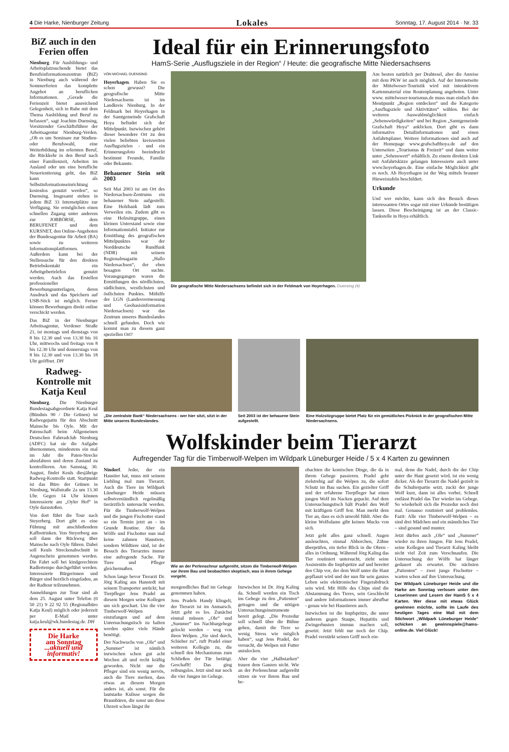4 Die Harke, Nienburger Zeitung Lokales Sonntag, 17. August 2014 · Nr. 33
BiZ auch in den Ferien offen
Nienburg. Für Ausbildungs- und Arbeitsplatzsuchende bietet das Berufsinformationszentrun (BiZ) in Nienburg auch während der Sommerferien das komplette Angebot an beruflichen Informationen. „Gerade die Ferienzeit bietet ausreichend Gelegenheit, sich in Ruhe mit dem Thema Ausbildung und Beruf zu befassen“, sagt Joachim Duensing, Vorsitzender Geschäftsführer der Arbeitsagentur Nienburg-Verden. „Ob es um Seminare zur Studien- oder Berufswahl, eine Weiterbildung im erlernten Beruf, die Rückkehr in den Beruf nach einer Familienzeit, Arbeiten im Ausland oder um eine berufliche Neuorientierung geht, das BiZ kann als Selbstinformationseinrichtung kostenlos genutzt werden“, so Duensing. Insgesamt stehen in jedem BiZ 33 Internetplätze zur Verfügung. Sie ermöglichen einen schnellen Zugang unter anderem zur JOBBÖRSE, dem BERUFENET und dem KURSNET, den Online-Angeboten der Bundesagentur für Arbeit (BA) sowie zu weiteren Informationsplattformen. Außerdem kann bei der Stellensuche für den direkten Betriebskontakt ein Arbeitgebertelefon genutzt werden. Auch das Erstellen professioneller Bewerbungsunterlagen, deren Ausdruck und das Speichern auf USB-Stick ist möglich. Ferner können Bewerbungen direkt online verschickt werden.
Das BiZ in der Nienburger Arbeitsagentur, Verdener Straße 21, ist montags und dienstags von 8 bis 12.30 und von 13.30 bis 16 Uhr, mittwochs und freitags von 8 bis 12.30 Uhr und donnerstags von 8 bis 12.30 und von 13.30 bis 18 Uhr geöffnet. DH
Radweg-Kontrolle mit Katja Keul
Nienburg. Die Nienburger Bundestagsabgeordnete Katja Keul (Bündnis 90 / Die Grünen) ist Radwegepatin für den Abschnitt Mainsche bis Oyle. Mit der Patenschaft beim Allgemeinen Deutschen Fahrradclub Nienburg (ADFC) hat sie die Aufgabe übernommen, mindestens ein mal im Jahr die Paten-Strecke abzufahren und deren Zustand zu kontrollieren. Am Samstag, 30. August, findet Keuls diesjährige Radweg-Kontrolle statt. Startpunkt ist das Büro der Grünen in Nienburg, Wallstraße 2a um 13.30 Uhr. Gegen 14 Uhr können Interessierte am „Oyler Hof“ in Oyle dazustoßen.
Von dort führt die Tour nach Steyerberg. Dort gibt es eine Führung mit anschließendem Kaffeetrinken. Von Steyerberg aus soll dann der Rückweg über Mainsche nach Oyle führen. Dabei soll Keuls Streckenabschnitt in Augenschein genommen werden. Die Fahrt soll bei kindgerechtem Radlertempo durchgeführt werden. Interessierte Bürgerinnen und Bürger sind herzlich eingeladen, an der Radtour teilzunehmen.
Anmeldungen zur Tour sind ab dem 25. August unter Telefon (0 50 21) 9 22 92 55 (Regionalbüro Katja Keul) möglich oder jederzeit per E-Mail unter katja.keul@wk.bundestag.de. DH
Die Harke
am Sonntag
...aktuell und informativ!
Ideal für ein Erinnerungsfoto
HamS-Serie „Ausflugsziele in der Region“ / Heute: die geografische Mitte Niedersachsens
VON MICHAEL DUENSING
Hoyerhagen. Haben Sie es schon gewusst? Die geografische Mitte Niedersachsens ist im Landkreis Nienburg. In der Feldmark bei Hoyerhagen in der Samtgemeinde Grafschaft Hoya befindet sich der Mittelpunkt. Inzwischen gehört dieser besondere Ort zu den vielen beliebten kreisweiten Ausflugszielen - und ein Erinnerungsfoto beeindruckt bestimmt Freunde, Familie oder Bekannte.
Behauener Stein seit 2003
Seit Mai 2003 ist am Ort des Niedersachsen-Zentrums ein behauener Stein aufgestellt. Eine Holzbank lädt zum Verweilen ein. Zudem gibt es eine Holzsitzgruppe, einen kleinen Unterstand sowie eine Informationstafel. Initiator zur Ermittlung des geografischen Mittelpunktes war der Norddeutsche Rundfunk (NDR) mit seinem Regionalmagazin „Hallo Niedersachsen“, der eben besagten Ort suchte. Vorausgegangen waren die Ermittlungen des nördlichsten, südlichsten, westlichsten und östlichsten Punktes. Mithilfe der LGN (Landesvermessung und Geobasisinformation Niedersachsen) war das Zentrum unseres Bundeslandes schnell gefunden. Doch wie kommt man zu diesem ganz speziellen Ort?
Die geografische Mitte Niedersachsens befindet sich in der Feldmark von Hoyerhagen. Duensing (4)
Am besten natürlich per Drahtesel, aber die Anreise mit dem PKW ist auch möglich. Auf der Internetseite der Mittelweser-Touristik wird mit interaktivem Kartenmaterial eine Routenplanung angeboten. Unter www. mittelweser-tourismus.de muss man einfach den Menüpunkt „Region entdecken“ und die Kategorie „Ausflugsziele und Aktivitäten“ wählen. Bei der weiteren Auswahlmöglichkeit einfach „Sehenswürdigkeiten“ und bei Region „Samtgemeinde Grafschaft Hoya“ anklicken. Dort gibt es dann informative Detailinformationen und einen Anfahrtsplaner. Weitere Informationen sind auch auf der Homepage www.grafschafthoya.de auf den Unterseiten „Tourismus & Freizeit“ und dann weiter unter „Sehenswert“ erhältlich. Zu einem direkten Link mit Anfahrtskizze gelangen Interessierte auch unter www.hoyerhagen.de. Eine einfache Möglichkeit gibt es noch. Ab Hoyerhagen ist der Weg mittels brauner Hinweistafeln beschildert.
Urkunde
Und wer möchte, kann sich den Besuch dieses interessanten Ortes sogar mit einer Urkunde bestätigen lassen. Diese Bescheinigung ist an der Classic-Tankstelle in Hoya erhältlich.
„Die zentralste Bank“ Niedersachsens - wer hier sitzt, sitzt in der Mitte unseres Bundeslandes.
Seit 2003 ist der behauene Stein aufgestellt.
Eine Holzsitzgruppe bietet Platz für ein gemütliches Picknick in der geografischen Mitte Niedersachsens.
Wolfskinder beim Tierarzt
Aufregender Tag für die Timberwolf-Welpen im Wildpark Lüneburger Heide / 5 x 4 Karten zu gewinnen
Nindorf. Jeder, der ein Haustier hat, muss mit seinem Liebling mal zum Tierarzt. Auch die Tiere im Wildpark Lüneburger Heide müssen selbstverständlich regelmäßig tierärztlich untersucht werden. Für die Timberwolf-Welpen und die jungen Fischotter stand so ein Termin jetzt an - im Grunde Routine. Aber da Wölfe und Fischotter nun mal keine zahmen Haustiere, sondern Wildtiere sind, ist der Besuch des Tierarztes immer eine aufregende Sache. Für Tiere und Pfleger gleichermaßen.
Schon lange bevor Tierarzt Dr. Jörg Kaling aus Hanstedt mit seinem Transporter anrückt, hat Tierpfleger Jens Pradel an diesem Morgen seine Kollegen um sich geschart. Um die vier Timberwolf-Welpen einzufangen und auf dem Untersuchungstisch zu halten werden später viele Hände benötigt.
Der Nachwuchs von „Ole“ und „Summer“ ist nämlich inzwischen schon gut acht Wochen alt und recht kräftig geworden. Nicht nur die Pfleger sind ein wenig nervös, auch die Tiere merken, dass etwas an diesem Morgen anders ist, als sonst. Für die lautstarke Kulisse sorgen die Braunbären, die sonst um diese Uhrzeit schon längst ihr
Wie an der Perlenschnur aufgereiht, sitzen die Timberwolf-Welpen vor ihrem Bau und beobachten skeptisch, was in ihrem Gehege vorgeht.
morgendliches Bad im Gehege genommen haben.
Jens Pradels Handy klingelt, der Tierarzt ist im Anmarsch. Jetzt geht es los. Zunächst einmal müssen „Ole“ und „Summer“ ins Nachbargehege gelockt werden – weg von ihren Welpen. „Sie sind durch, Schieber zu“, ruft Pradel einer weiteren Kollegin zu, die schnell den Mechanismus zum Schließen der Tür betätigt. Geschafft! Das ging reibungslos. Jetzt sind nur noch die vier Jungen im Gehege.
Inzwischen ist Dr. Jörg Kaling da. Schnell werden ein Tisch ins Gehege zu den „Patienten“ getragen und die nötigen Untersuchungsinstrumente bereit gelegt. „Die Prozedur soll schnell über die Bühne gehen, damit die Tiere so wenig Stress wie möglich haben“, sagt Jens Pradel, der versucht, die Welpen mit Futter anzulocken.
Aber die vier „Halbstarken“ trauen dem Ganzen nicht. Wie an der Perlenschnur aufgereiht sitzen sie vor ihrem Bau und be-
obachten die komischen Dinge, die da in ihrem Gehege passieren. Pradel geht zielstrebig auf die Welpen zu, die sofort Schutz im Bau suchen. Ein gezielter Griff und der erfahrene Tierpfleger hat einen jungen Wolf im Nacken gepackt. Auf dem Untersuchungstisch hält Pradel den Wolf mit kräftigem Griff fest. Man merkt dem Tier an, dass es sich unwohl fühlt. Aber die kleine Wolfsdame gibt keinen Mucks von sich.
Jetzt geht alles ganz schnell. Augen ausleuchten, einmal Abhorchen, Zähne überprüfen, ein tiefer Blick in die Ohren - alles in Ordnung. Während Jörg Kaling das Tier routiniert untersucht, zieht seine Assistentin die Impfspritze auf und bereitet den Chip vor, der dem Wolf unter die Haut gepflanzt wird und der nun für sein ganzes Leben sein elektronischer Fingerabdruck sein wird. Mit Hilfe des Chips sind die Abstammung des Tieres, sein Geschlecht und andere Informationen immer abrufbar - genau wie bei Haustieren auch.
Inzwischen ist die Impfspritze, die unter anderem gegen Staupe, Hepatitis und Zwingerhusten immun machen soll, gesetzt. Jetzt fehlt nur noch der Chip. Pradel verstärkt seinen Griff noch ein-
mal, denn die Nadel, durch die der Chip unter die Haut gesetzt wird, ist ein wenig dicker. Als der Tierarzt die Nadel gezielt in die Schulterpartie setzt, zuckt der junge Wolf kurz, dann ist alles vorbei. Schnell entlässt Pradel das Tier wieder ins Gehege. So wiederholt sich die Prozedur noch drei mal. Genauso routiniert und problemlos. Fazit: Alle vier Timberwolf-Welpen – es sind drei Mädchen und ein männliches Tier – sind gesund und munter.
Jetzt dürfen auch „Ole“ und „Summer“ wieder zu ihren Jungen. Für Jens Pradel, seine Kollegen und Tierarzt Kaling bleibt nicht viel Zeit zum Verschnaufen. Die Untersuchung der Wölfe hat länger gedauert als erwartet. Die nächsten „Patienten“ – zwei junge Fischotter – warten schon auf ihre Untersuchung.
Der Wildpark Lüneburger Heide und die Harke am Sonntag verlosen unter den Leserinnen und Lesern der HamS 5 x 4 Karten. Wer diese mit etwas Glück gewinnen möchte, sollte im Laufe des heutigen Tages eine Mail mit dem Stichwort „Wildpark Lüneburger Heide“ schicken an gewinnspiele@hams-online.de. Viel Glück!